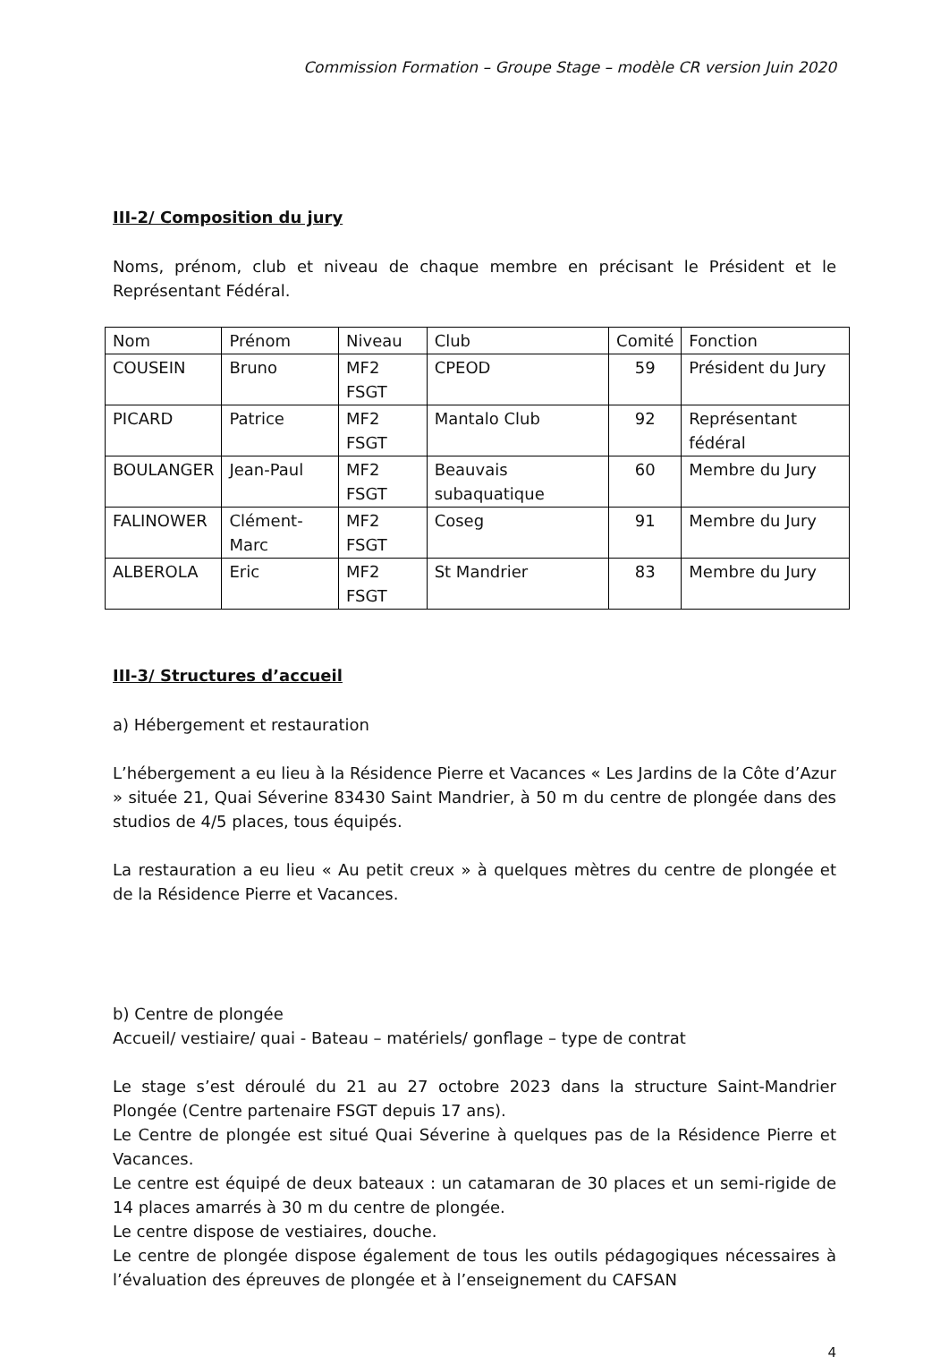Commission Formation – Groupe Stage – modèle CR version Juin 2020
III-2/ Composition du jury
Noms, prénom, club et niveau de chaque membre en précisant le Président et le Représentant Fédéral.
| Nom | Prénom | Niveau | Club | Comité | Fonction |
| COUSEIN | Bruno | MF2 FSGT | CPEOD | 59 | Président du Jury |
| PICARD | Patrice | MF2 FSGT | Mantalo Club | 92 | Représentant fédéral |
| BOULANGER | Jean-Paul | MF2 FSGT | Beauvais subaquatique | 60 | Membre du Jury |
| FALINOWER | Clément-Marc | MF2 FSGT | Coseg | 91 | Membre du Jury |
| ALBEROLA | Eric | MF2 FSGT | St Mandrier | 83 | Membre du Jury |
III-3/ Structures d’accueil
a) Hébergement et restauration
L’hébergement a eu lieu à la Résidence Pierre et Vacances « Les Jardins de la Côte d’Azur » située 21, Quai Séverine 83430 Saint Mandrier, à 50 m du centre de plongée dans des studios de 4/5 places, tous équipés.
La restauration a eu lieu « Au petit creux » à quelques mètres du centre de plongée et de la Résidence Pierre et Vacances.
b) Centre de plongée
Accueil/ vestiaire/ quai - Bateau – matériels/ gonflage – type de contrat
Le stage s’est déroulé du 21 au 27 octobre 2023 dans la structure Saint-Mandrier Plongée (Centre partenaire FSGT depuis 17 ans).
Le Centre de plongée est situé Quai Séverine à quelques pas de la Résidence Pierre et Vacances.
Le centre est équipé de deux bateaux : un catamaran de 30 places et un semi-rigide de 14 places amarrés à 30 m du centre de plongée.
Le centre dispose de vestiaires, douche.
Le centre de plongée dispose également de tous les outils pédagogiques nécessaires à l’évaluation des épreuves de plongée et à l’enseignement du CAFSAN
4